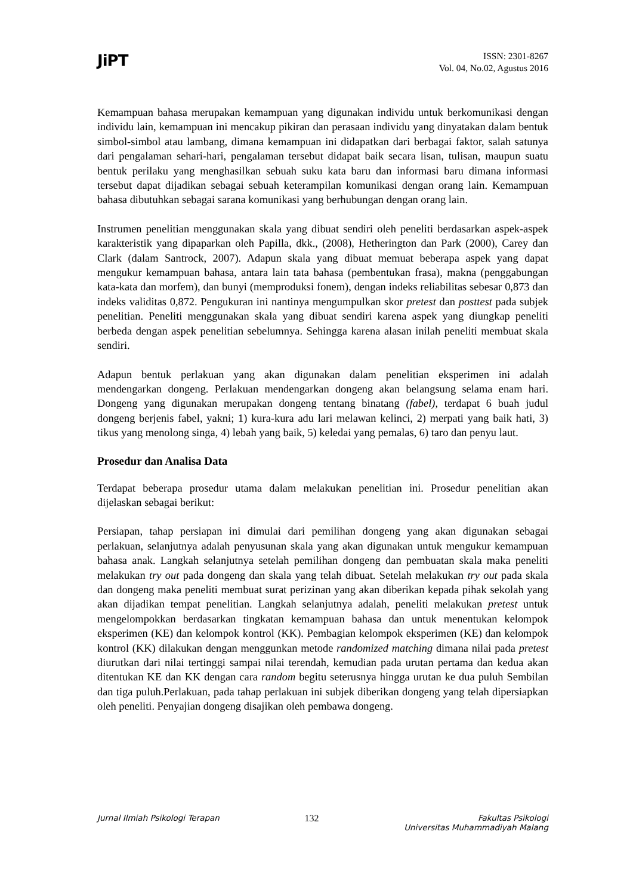JiPT
ISSN: 2301-8267
Vol. 04, No.02, Agustus 2016
Kemampuan bahasa merupakan kemampuan yang digunakan individu untuk berkomunikasi dengan individu lain, kemampuan ini mencakup pikiran dan perasaan individu yang dinyatakan dalam bentuk simbol-simbol atau lambang, dimana kemampuan ini didapatkan dari berbagai faktor, salah satunya dari pengalaman sehari-hari, pengalaman tersebut didapat baik secara lisan, tulisan, maupun suatu bentuk perilaku yang menghasilkan sebuah suku kata baru dan informasi baru dimana informasi tersebut dapat dijadikan sebagai sebuah keterampilan komunikasi dengan orang lain. Kemampuan bahasa dibutuhkan sebagai sarana komunikasi yang berhubungan dengan orang lain.
Instrumen penelitian menggunakan skala yang dibuat sendiri oleh peneliti berdasarkan aspek-aspek karakteristik yang dipaparkan oleh Papilla, dkk., (2008), Hetherington dan Park (2000), Carey dan Clark (dalam Santrock, 2007). Adapun skala yang dibuat memuat beberapa aspek yang dapat mengukur kemampuan bahasa, antara lain tata bahasa (pembentukan frasa), makna (penggabungan kata-kata dan morfem), dan bunyi (memproduksi fonem), dengan indeks reliabilitas sebesar 0,873 dan indeks validitas 0,872. Pengukuran ini nantinya mengumpulkan skor pretest dan posttest pada subjek penelitian. Peneliti menggunakan skala yang dibuat sendiri karena aspek yang diungkap peneliti berbeda dengan aspek penelitian sebelumnya. Sehingga karena alasan inilah peneliti membuat skala sendiri.
Adapun bentuk perlakuan yang akan digunakan dalam penelitian eksperimen ini adalah mendengarkan dongeng. Perlakuan mendengarkan dongeng akan belangsung selama enam hari. Dongeng yang digunakan merupakan dongeng tentang binatang (fabel), terdapat 6 buah judul dongeng berjenis fabel, yakni; 1) kura-kura adu lari melawan kelinci, 2) merpati yang baik hati, 3) tikus yang menolong singa, 4) lebah yang baik, 5) keledai yang pemalas, 6) taro dan penyu laut.
Prosedur dan Analisa Data
Terdapat beberapa prosedur utama dalam melakukan penelitian ini. Prosedur penelitian akan dijelaskan sebagai berikut:
Persiapan, tahap persiapan ini dimulai dari pemilihan dongeng yang akan digunakan sebagai perlakuan, selanjutnya adalah penyusunan skala yang akan digunakan untuk mengukur kemampuan bahasa anak. Langkah selanjutnya setelah pemilihan dongeng dan pembuatan skala maka peneliti melakukan try out pada dongeng dan skala yang telah dibuat. Setelah melakukan try out pada skala dan dongeng maka peneliti membuat surat perizinan yang akan diberikan kepada pihak sekolah yang akan dijadikan tempat penelitian. Langkah selanjutnya adalah, peneliti melakukan pretest untuk mengelompokkan berdasarkan tingkatan kemampuan bahasa dan untuk menentukan kelompok eksperimen (KE) dan kelompok kontrol (KK). Pembagian kelompok eksperimen (KE) dan kelompok kontrol (KK) dilakukan dengan menggunkan metode randomized matching dimana nilai pada pretest diurutkan dari nilai tertinggi sampai nilai terendah, kemudian pada urutan pertama dan kedua akan ditentukan KE dan KK dengan cara random begitu seterusnya hingga urutan ke dua puluh Sembilan dan tiga puluh.Perlakuan, pada tahap perlakuan ini subjek diberikan dongeng yang telah dipersiapkan oleh peneliti. Penyajian dongeng disajikan oleh pembawa dongeng.
Jurnal Ilmiah Psikologi Terapan 132 Fakultas Psikologi
Universitas Muhammadiyah Malang